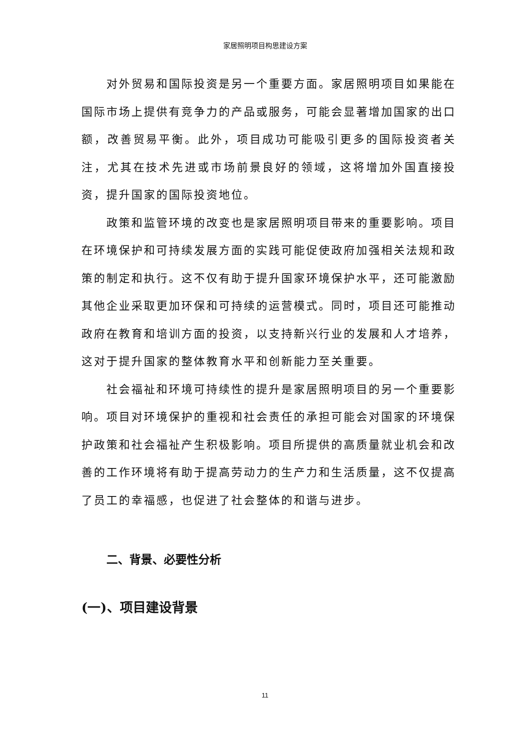家居照明项目构思建设方案
对外贸易和国际投资是另一个重要方面。家居照明项目如果能在国际市场上提供有竞争力的产品或服务，可能会显著增加国家的出口额，改善贸易平衡。此外，项目成功可能吸引更多的国际投资者关注，尤其在技术先进或市场前景良好的领域，这将增加外国直接投资，提升国家的国际投资地位。
政策和监管环境的改变也是家居照明项目带来的重要影响。项目在环境保护和可持续发展方面的实践可能促使政府加强相关法规和政策的制定和执行。这不仅有助于提升国家环境保护水平，还可能激励其他企业采取更加环保和可持续的运营模式。同时，项目还可能推动政府在教育和培训方面的投资，以支持新兴行业的发展和人才培养，这对于提升国家的整体教育水平和创新能力至关重要。
社会福祉和环境可持续性的提升是家居照明项目的另一个重要影响。项目对环境保护的重视和社会责任的承担可能会对国家的环境保护政策和社会福祉产生积极影响。项目所提供的高质量就业机会和改善的工作环境将有助于提高劳动力的生产力和生活质量，这不仅提高了员工的幸福感，也促进了社会整体的和谐与进步。
二、背景、必要性分析
(一)、项目建设背景
11